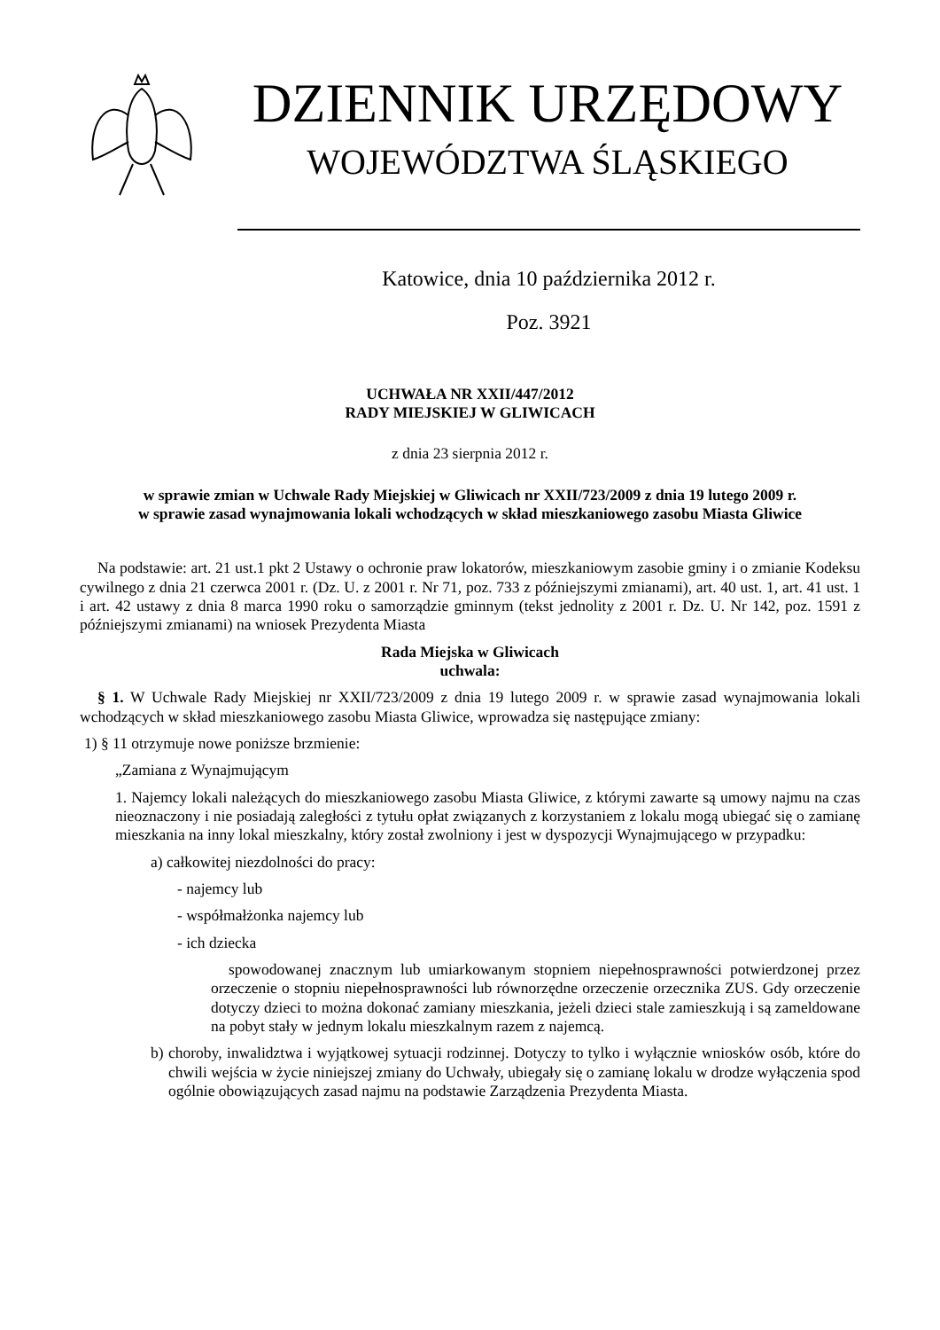DZIENNIK URZĘDOWY
WOJEWÓDZTWA ŚLĄSKIEGO
Katowice, dnia 10 października 2012 r.
Poz. 3921
UCHWAŁA NR XXII/447/2012
RADY MIEJSKIEJ W GLIWICACH
z dnia 23 sierpnia 2012 r.
w sprawie zmian w Uchwale Rady Miejskiej w Gliwicach nr XXII/723/2009 z dnia 19 lutego 2009 r.
w sprawie zasad wynajmowania lokali wchodzących w skład mieszkaniowego zasobu Miasta Gliwice
Na podstawie: art. 21 ust.1 pkt 2 Ustawy o ochronie praw lokatorów, mieszkaniowym zasobie gminy i o zmianie Kodeksu cywilnego z dnia 21 czerwca 2001 r. (Dz. U. z 2001 r. Nr 71, poz. 733 z późniejszymi zmianami), art. 40 ust. 1, art. 41 ust. 1 i art. 42 ustawy z dnia 8 marca 1990 roku o samorządzie gminnym (tekst jednolity z 2001 r. Dz. U. Nr 142, poz. 1591 z późniejszymi zmianami) na wniosek Prezydenta Miasta
Rada Miejska w Gliwicach
uchwala:
§ 1. W Uchwale Rady Miejskiej nr XXII/723/2009 z dnia 19 lutego 2009 r. w sprawie zasad wynajmowania lokali wchodzących w skład mieszkaniowego zasobu Miasta Gliwice, wprowadza się następujące zmiany:
1) § 11 otrzymuje nowe poniższe brzmienie:
„Zamiana z Wynajmującym
1. Najemcy lokali należących do mieszkaniowego zasobu Miasta Gliwice, z którymi zawarte są umowy najmu na czas nieoznaczony i nie posiadają zaległości z tytułu opłat związanych z korzystaniem z lokalu mogą ubiegać się o zamianę mieszkania na inny lokal mieszkalny, który został zwolniony i jest w dyspozycji Wynajmującego w przypadku:
a) całkowitej niezdolności do pracy:
- najemcy lub
- współmałżonka najemcy lub
- ich dziecka
spowodowanej znacznym lub umiarkowanym stopniem niepełnosprawności potwierdzonej przez orzeczenie o stopniu niepełnosprawności lub równorzędne orzeczenie orzecznika ZUS. Gdy orzeczenie dotyczy dzieci to można dokonać zamiany mieszkania, jeżeli dzieci stale zamieszkują i są zameldowane na pobyt stały w jednym lokalu mieszkalnym razem z najemcą.
b) choroby, inwalidztwa i wyjątkowej sytuacji rodzinnej. Dotyczy to tylko i wyłącznie wniosków osób, które do chwili wejścia w życie niniejszej zmiany do Uchwały, ubiegały się o zamianę lokalu w drodze wyłączenia spod ogólnie obowiązujących zasad najmu na podstawie Zarządzenia Prezydenta Miasta.